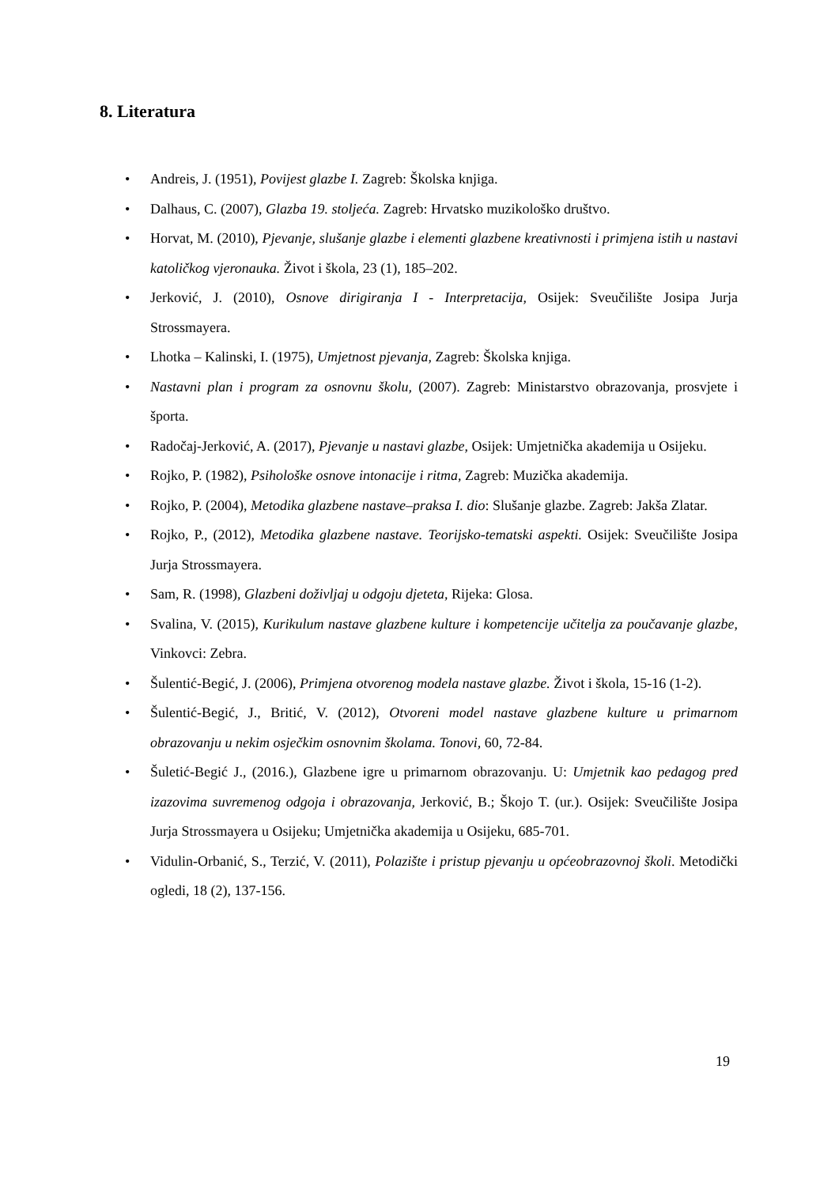8. Literatura
• Andreis, J. (1951), Povijest glazbe I. Zagreb: Školska knjiga.
• Dalhaus, C. (2007), Glazba 19. stoljeća. Zagreb: Hrvatsko muzikološko društvo.
• Horvat, M. (2010), Pjevanje, slušanje glazbe i elementi glazbene kreativnosti i primjena istih u nastavi katoličkog vjeronauka. Život i škola, 23 (1), 185–202.
• Jerković, J. (2010), Osnove dirigiranja I - Interpretacija, Osijek: Sveučilište Josipa Jurja Strossmayera.
• Lhotka – Kalinski, I. (1975), Umjetnost pjevanja, Zagreb: Školska knjiga.
• Nastavni plan i program za osnovnu školu, (2007). Zagreb: Ministarstvo obrazovanja, prosvjete i športa.
• Radočaj-Jerković, A. (2017), Pjevanje u nastavi glazbe, Osijek: Umjetnička akademija u Osijeku.
• Rojko, P. (1982), Psihološke osnove intonacije i ritma, Zagreb: Muzička akademija.
• Rojko, P. (2004), Metodika glazbene nastave–praksa I. dio: Slušanje glazbe. Zagreb: Jakša Zlatar.
• Rojko, P., (2012), Metodika glazbene nastave. Teorijsko-tematski aspekti. Osijek: Sveučilište Josipa Jurja Strossmayera.
• Sam, R. (1998), Glazbeni doživljaj u odgoju djeteta, Rijeka: Glosa.
• Svalina, V. (2015), Kurikulum nastave glazbene kulture i kompetencije učitelja za poučavanje glazbe, Vinkovci: Zebra.
• Šulentić-Begić, J. (2006), Primjena otvorenog modela nastave glazbe. Život i škola, 15-16 (1-2).
• Šulentić-Begić, J., Britić, V. (2012), Otvoreni model nastave glazbene kulture u primarnom obrazovanju u nekim osječkim osnovnim školama. Tonovi, 60, 72-84.
• Šuletić-Begić J., (2016.), Glazbene igre u primarnom obrazovanju. U: Umjetnik kao pedagog pred izazovima suvremenog odgoja i obrazovanja, Jerković, B.; Škojo T. (ur.). Osijek: Sveučilište Josipa Jurja Strossmayera u Osijeku; Umjetnička akademija u Osijeku, 685-701.
• Vidulin-Orbanić, S., Terzić, V. (2011), Polazište i pristup pjevanju u općeobrazovnoj školi. Metodički ogledi, 18 (2), 137-156.
19